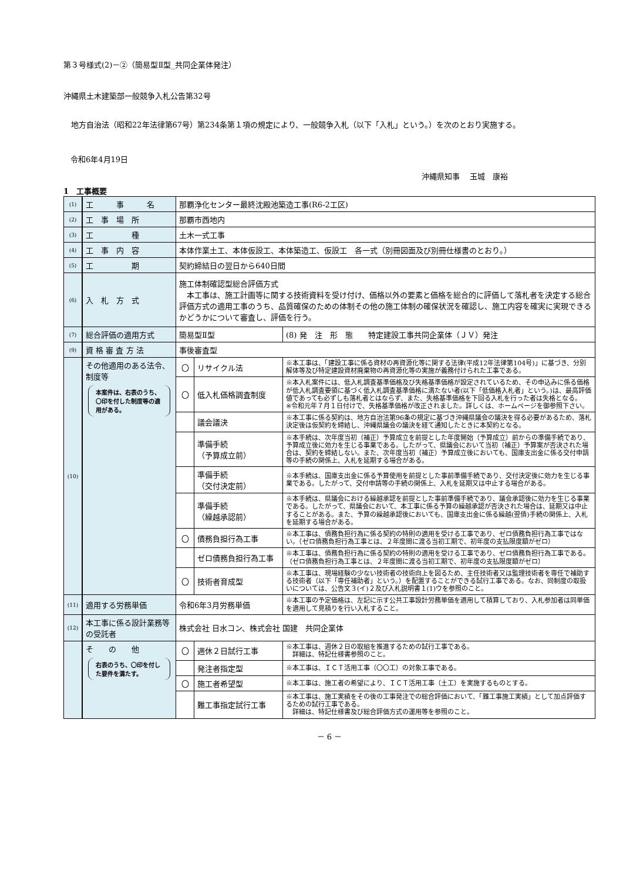第３号様式(2)－②（簡易型Ⅱ型_共同企業体発注）
沖縄県土木建築部一般競争入札公告第32号
　地方自治法（昭和22年法律第67号）第234条第１項の規定により、一般競争入札（以下「入札」という。）を次のとおり実施する。
令和6年4月19日
沖縄県知事　 玉城　康裕
1　工事概要
| (1) | 工 事 名 | 那覇浄化センター最終沈殿池築造工事(R6-2工区) | | |
| (2) | 工 事 場 所 | 那覇市西地内 | | |
| (3) | 工 種 | 土木一式工事 | | |
| (4) | 工 事 内 容 | 本体作業土工、本体仮設工、本体築造工、仮設工 各一式（別冊図面及び別冊仕様書のとおり。） | | |
| (5) | 工 期 | 契約締結日の翌日から640日間 | | |
| (6) | 入 札 方 式 | 施工体制確認型総合評価方式 本工事は、施工計画等に関する技術資料を受け付け、価格以外の要素と価格を総合的に評価して落札者を決定する総合評価方式の適用工事のうち、品質確保のための体制その他の施工体制の確保状況を確認し、施工内容を確実に実現できるかどうかについて審査し、評価を行う。 | | |
| (7) | 総合評価の適用方式 | 簡易型Ⅱ型 | | (8) 発 注 形 態 特定建設工事共同企業体（ＪＶ）発注 |
| (9) | 資 格 審 査 方 法 | 事後審査型 | | |
| (10) | その他適用のある法令、制度等 本案件は、右表のうち、〇印を付した制度等の適用がある。 | 〇 | リサイクル法 | ※本工事は、「建設工事に係る資材の再資源化等に関する法律(平成12年法律第104号)」に基づき、分別解体等及び特定建設資材廃棄物の再資源化等の実施が義務付けられた工事である。 |
| | | 〇 | 低入札価格調査制度 | ※本入札案件には、低入札調査基準価格及び失格基準価格が設定されているため、その申込みに係る価格が低入札調査要領に基づく低入札調査基準価格に満たない者(以下「低価格入札者」という。)は、最高評価値であっても必ずしも落札者とはならず、また、失格基準価格を下回る入札を行った者は失格となる。 ※令和元年７月１日付けで、失格基準価格が改正されました。詳しくは、ホームページを御参照下さい。 |
| | | | 議会議決 | ※本工事に係る契約は、地方自治法第96条の規定に基づき沖縄県議会の議決を得る必要があるため、落札決定後は仮契約を締結し、沖縄県議会の議決を経て通知したときに本契約となる。 |
| | | | 準備手続 （予算成立前） | ※本手続は、次年度当初（補正）予算成立を前提とした年度開始（予算成立）前からの準備手続であり、予算成立後に効力を生じる事業である。したがって、県議会において当初（補正）予算案が否決された場合は、契約を締結しない。また、次年度当初（補正）予算成立後においても、国庫支出金に係る交付申請等の手続の関係上、入札を延期する場合がある。 |
| | | | 準備手続 （交付決定前） | ※本手続は、国庫支出金に係る予算使用を前提とした事前準備手続であり、交付決定後に効力を生じる事業である。したがって、交付申請等の手続の関係上、入札を延期又は中止する場合がある。 |
| | | | 準備手続 （繰越承認前） | ※本手続は、県議会における繰越承認を前提とした事前準備手続であり、議会承認後に効力を生じる事業である。したがって、県議会において、本工事に係る予算の繰越承認が否決された場合は、延期又は中止することがある。また、予算の繰越承認後においても、国庫支出金に係る繰越(翌債)手続の関係上、入札を延期する場合がある。 |
| | | 〇 | 債務負担行為工事 | ※本工事は、債務負担行為に係る契約の特則の適用を受ける工事であり、ゼロ債務負担行為工事ではない。（ゼロ債務負担行為工事とは、２年度間に渡る当初工期で、初年度の支払限度額がゼロ） |
| | | | ゼロ債務負担行為工事 | ※本工事は、債務負担行為に係る契約の特則の適用を受ける工事であり、ゼロ債務負担行為工事である。（ゼロ債務負担行為工事とは、２年度間に渡る当初工期で、初年度の支払限度額がゼロ） |
| | | 〇 | 技術者育成型 | ※本工事は、現場経験の少ない技術者の技術向上を図るため、主任技術者又は監理技術者を専任で補助する技術者（以下「専任補助者」という。）を配置することができる試行工事である。なお、同制度の取扱いについては、公告文３(イ)２及び入札説明書１(1)ウを参照のこと。 |
| (11) | 適用する労務単価 | 令和6年3月労務単価 | | ※本工事の予定価格は、左記に示す公共工事設計労務単価を適用して積算しており、入札参加者は同単価を適用して見積りを行い入札すること。 |
| (12) | 本工事に係る設計業務等の受託者 | 株式会社 日水コン、株式会社 国建 共同企業体 | | |
| | そ の 他 右表のうち、〇印を付した要件を満たす。 | 〇 | 週休２日試行工事 | ※本工事は、週休２日の取組を推進するための試行工事である。 詳細は、特記仕様書参照のこと。 |
| | | | 発注者指定型 | ※本工事は、ＩＣＴ活用工事（〇〇工）の対象工事である。 |
| | | 〇 | 施工者希望型 | ※本工事は、施工者の希望により、ＩＣＴ活用工事（土工）を実施するものとする。 |
| | | | 難工事指定試行工事 | ※本工事は、施工実績をその後の工事発注での総合評価において、「難工事施工実績」として加点評価するための試行工事である。 詳細は、特記仕様書及び総合評価方式の運用等を参照のこと。 |
－ 6 －